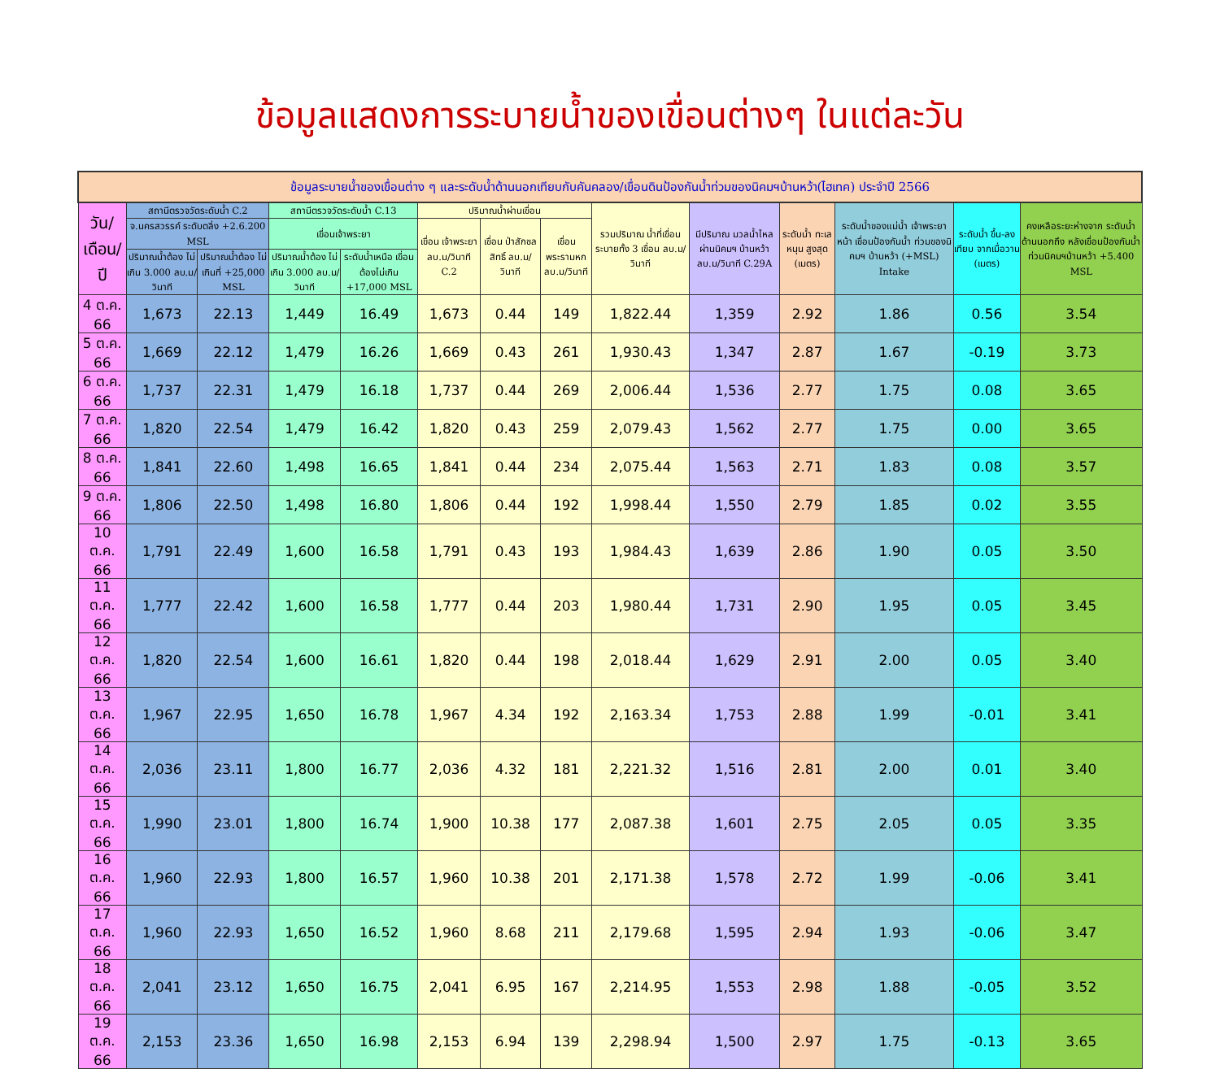ข้อมูลแสดงการระบายน้ำของเขื่อนต่างๆ ในแต่ละวัน
| ข้อมูลระบายน้ำของเขื่อนต่าง ๆ และระดับน้ำด้านนอกเทียบกับคันคลอง/เขื่อนดินป้องกันน้ำท่วมของนิคมฯบ้านหว้า(ไฮเทค) ประจำปี 2566 | | | | | | | | | | | | | |
| วัน/เดือน/ปี | สถานีตรวจวัดระดับน้ำ C.2 | | สถานีตรวจวัดระดับน้ำ C.13 | | ปริมาณน้ำผ่านเขื่อน | | | รวมปริมาณ น้ำที่เขื่อน ระบายทั้ง 3 เขื่อน ลบ.ม/วินาที | มีปริมาณ มวลน้ำไหล ผ่านนิคมฯ บ้านหว้า ลบ.ม/วินาที C.29A | ระดับน้ำ ทะเลหนุน สูงสุด (เมตร) | ระดับน้ำของแม่น้ำ เจ้าพระยาหน้า เขื่อนป้องกันน้ำ ท่วมของนิคมฯ บ้านหว้า (+MSL) Intake | ระดับน้ำ ขึ้น-ลงเทียบ จากเมื่อวาน (เมตร) | คงเหลือระยะห่างจาก ระดับน้ำด้านนอกถึง หลังเขื่อนป้องกันน้ำ ท่วมนิคมฯบ้านหว้า +5.400 MSL |
| | จ.นครสวรรค์ ระดับตลิ่ง +2.6.200 MSL | | เขื่อนเจ้าพระยา | | เขื่อน เจ้าพระยา ลบ.ม/วินาที C.2 | เขื่อน ป่าสักชลสิทธิ์ ลบ.ม/วินาที | เขื่อน พระรามหก ลบ.ม/วินาที | | | | | | |
| | ปริมาณน้ำต้อง ไม่เกิน 3.000 ลบ.ม/วินาที | ปริมาณน้ำต้อง ไม่เกินที่ +25,000 MSL | ปริมาณน้ำต้อง ไม่เกิน 3.000 ลบ.ม/วินาที | ระดับน้ำเหนือ เขื่อนต้องไม่เกิน +17,000 MSL | | | | | | | | | |
| 4 ต.ค. 66 | 1,673 | 22.13 | 1,449 | 16.49 | 1,673 | 0.44 | 149 | 1,822.44 | 1,359 | 2.92 | 1.86 | 0.56 | 3.54 |
| 5 ต.ค. 66 | 1,669 | 22.12 | 1,479 | 16.26 | 1,669 | 0.43 | 261 | 1,930.43 | 1,347 | 2.87 | 1.67 | -0.19 | 3.73 |
| 6 ต.ค. 66 | 1,737 | 22.31 | 1,479 | 16.18 | 1,737 | 0.44 | 269 | 2,006.44 | 1,536 | 2.77 | 1.75 | 0.08 | 3.65 |
| 7 ต.ค. 66 | 1,820 | 22.54 | 1,479 | 16.42 | 1,820 | 0.43 | 259 | 2,079.43 | 1,562 | 2.77 | 1.75 | 0.00 | 3.65 |
| 8 ต.ค. 66 | 1,841 | 22.60 | 1,498 | 16.65 | 1,841 | 0.44 | 234 | 2,075.44 | 1,563 | 2.71 | 1.83 | 0.08 | 3.57 |
| 9 ต.ค. 66 | 1,806 | 22.50 | 1,498 | 16.80 | 1,806 | 0.44 | 192 | 1,998.44 | 1,550 | 2.79 | 1.85 | 0.02 | 3.55 |
| 10 ต.ค. 66 | 1,791 | 22.49 | 1,600 | 16.58 | 1,791 | 0.43 | 193 | 1,984.43 | 1,639 | 2.86 | 1.90 | 0.05 | 3.50 |
| 11 ต.ค. 66 | 1,777 | 22.42 | 1,600 | 16.58 | 1,777 | 0.44 | 203 | 1,980.44 | 1,731 | 2.90 | 1.95 | 0.05 | 3.45 |
| 12 ต.ค. 66 | 1,820 | 22.54 | 1,600 | 16.61 | 1,820 | 0.44 | 198 | 2,018.44 | 1,629 | 2.91 | 2.00 | 0.05 | 3.40 |
| 13 ต.ค. 66 | 1,967 | 22.95 | 1,650 | 16.78 | 1,967 | 4.34 | 192 | 2,163.34 | 1,753 | 2.88 | 1.99 | -0.01 | 3.41 |
| 14 ต.ค. 66 | 2,036 | 23.11 | 1,800 | 16.77 | 2,036 | 4.32 | 181 | 2,221.32 | 1,516 | 2.81 | 2.00 | 0.01 | 3.40 |
| 15 ต.ค. 66 | 1,990 | 23.01 | 1,800 | 16.74 | 1,900 | 10.38 | 177 | 2,087.38 | 1,601 | 2.75 | 2.05 | 0.05 | 3.35 |
| 16 ต.ค. 66 | 1,960 | 22.93 | 1,800 | 16.57 | 1,960 | 10.38 | 201 | 2,171.38 | 1,578 | 2.72 | 1.99 | -0.06 | 3.41 |
| 17 ต.ค. 66 | 1,960 | 22.93 | 1,650 | 16.52 | 1,960 | 8.68 | 211 | 2,179.68 | 1,595 | 2.94 | 1.93 | -0.06 | 3.47 |
| 18 ต.ค. 66 | 2,041 | 23.12 | 1,650 | 16.75 | 2,041 | 6.95 | 167 | 2,214.95 | 1,553 | 2.98 | 1.88 | -0.05 | 3.52 |
| 19 ต.ค. 66 | 2,153 | 23.36 | 1,650 | 16.98 | 2,153 | 6.94 | 139 | 2,298.94 | 1,500 | 2.97 | 1.75 | -0.13 | 3.65 |